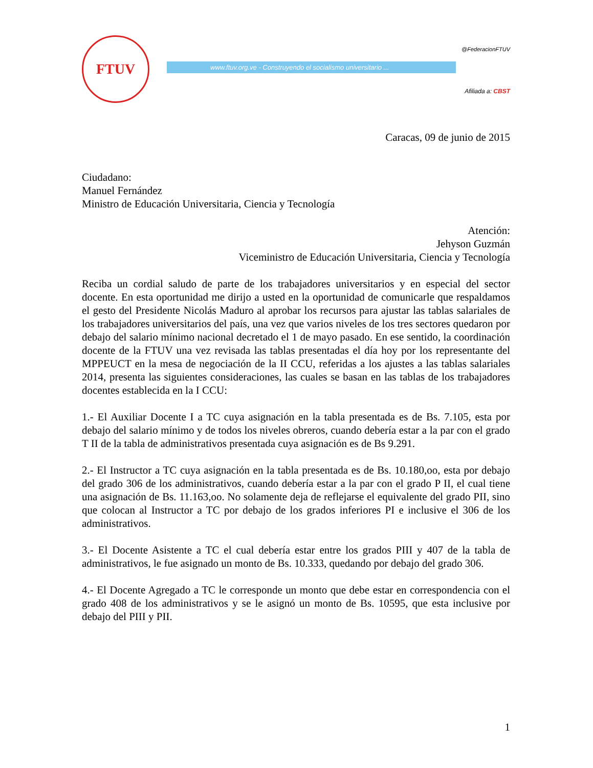FTUV
@FederacionFTUV
www.ftuv.org.ve - Construyendo el socialismo universitario ...
Afiliada a: CBST
Caracas, 09 de junio de 2015
Ciudadano:
Manuel Fernández
Ministro de Educación Universitaria, Ciencia y Tecnología
Atención:
Jehyson Guzmán
Viceministro de Educación Universitaria, Ciencia y Tecnología
Reciba un cordial saludo de parte de los trabajadores universitarios y en especial del sector docente. En esta oportunidad me dirijo a usted en la oportunidad de comunicarle que respaldamos el gesto del Presidente Nicolás Maduro al aprobar los recursos para ajustar las tablas salariales de los trabajadores universitarios del país, una vez que varios niveles de los tres sectores quedaron por debajo del salario mínimo nacional decretado el 1 de mayo pasado. En ese sentido, la coordinación docente de la FTUV una vez revisada las tablas presentadas el día hoy por los representante del MPPEUCT en la mesa de negociación de la II CCU, referidas a los ajustes a las tablas salariales 2014, presenta las siguientes consideraciones, las cuales se basan en las tablas de los trabajadores docentes establecida en la I CCU:
1.- El Auxiliar Docente I a TC cuya asignación en la tabla presentada es de Bs. 7.105, esta por debajo del salario mínimo y de todos los niveles obreros, cuando debería estar a la par con el grado T II de la tabla de administrativos presentada cuya asignación es de Bs 9.291.
2.- El Instructor a TC cuya asignación en la tabla presentada es de Bs. 10.180,oo, esta por debajo del grado 306 de los administrativos, cuando debería estar a la par con el grado P II, el cual tiene una asignación de Bs. 11.163,oo. No solamente deja de reflejarse el equivalente del grado PII, sino que colocan al Instructor a TC por debajo de los grados inferiores PI e inclusive el 306 de los administrativos.
3.- El Docente Asistente a TC el cual debería estar entre los grados PIII y 407 de la tabla de administrativos, le fue asignado un monto de Bs. 10.333, quedando por debajo del grado 306.
4.- El Docente Agregado a TC le corresponde un monto que debe estar en correspondencia con el grado 408 de los administrativos y se le asignó un monto de Bs. 10595, que esta inclusive por debajo del PIII y PII.
1